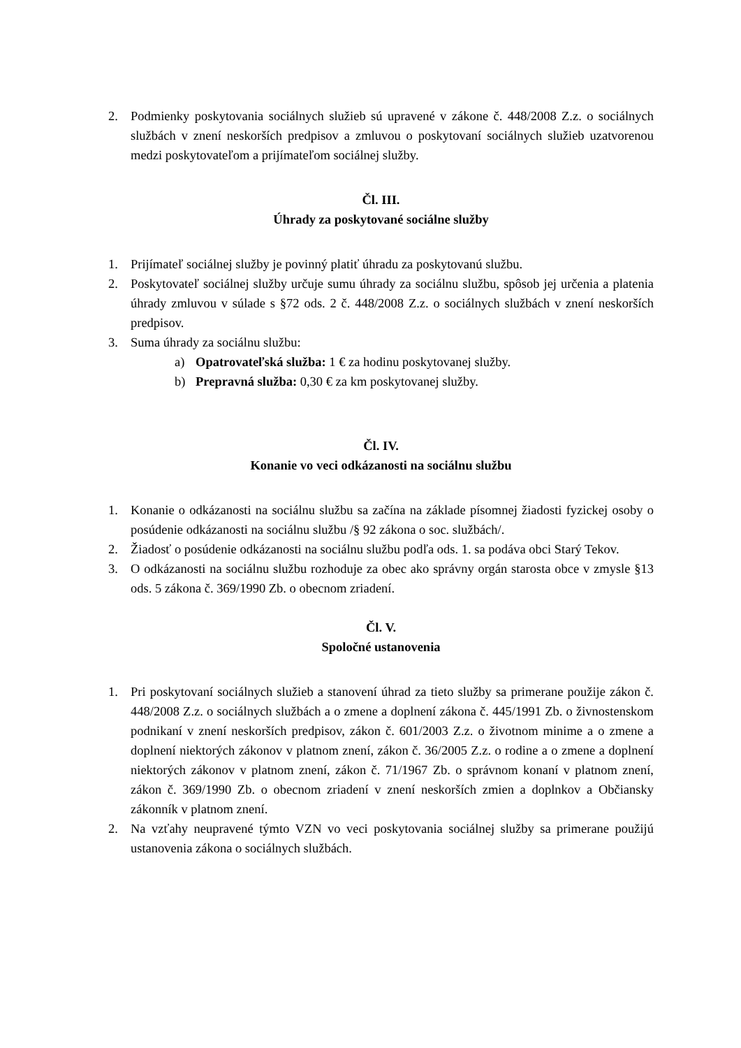2. Podmienky poskytovania sociálnych služieb sú upravené v zákone č. 448/2008 Z.z. o sociálnych službách v znení neskorších predpisov a zmluvou o poskytovaní sociálnych služieb uzatvorenou medzi poskytovateľom a prijímateľom sociálnej služby.
Čl. III.
Úhrady za poskytované sociálne služby
1. Prijímateľ sociálnej služby je povinný platiť úhradu za poskytovanú službu.
2. Poskytovateľ sociálnej služby určuje sumu úhrady za sociálnu službu, spôsob jej určenia a platenia úhrady zmluvou v súlade s §72 ods. 2 č. 448/2008 Z.z. o sociálnych službách v znení neskorších predpisov.
3. Suma úhrady za sociálnu službu:
a) Opatrovateľská služba: 1 € za hodinu poskytovanej služby.
b) Prepravná služba: 0,30 € za km poskytovanej služby.
Čl. IV.
Konanie vo veci odkázanosti na sociálnu službu
1. Konanie o odkázanosti na sociálnu službu sa začína na základe písomnej žiadosti fyzickej osoby o posúdenie odkázanosti na sociálnu službu /§ 92 zákona o soc. službách/.
2. Žiadosť o posúdenie odkázanosti na sociálnu službu podľa ods. 1. sa podáva obci Starý Tekov.
3. O odkázanosti na sociálnu službu rozhoduje za obec ako správny orgán starosta obce v zmysle §13 ods. 5 zákona č. 369/1990 Zb. o obecnom zriadení.
Čl. V.
Spoločné ustanovenia
1. Pri poskytovaní sociálnych služieb a stanovení úhrad za tieto služby sa primerane použije zákon č. 448/2008 Z.z. o sociálnych službách a o zmene a doplnení zákona č. 445/1991 Zb. o živnostenskom podnikaní v znení neskorších predpisov, zákon č. 601/2003 Z.z. o životnom minime a o zmene a doplnení niektorých zákonov v platnom znení, zákon č. 36/2005 Z.z. o rodine a o zmene a doplnení niektorých zákonov v platnom znení, zákon č. 71/1967 Zb. o správnom konaní v platnom znení, zákon č. 369/1990 Zb. o obecnom zriadení v znení neskorších zmien a doplnkov a Občiansky zákonník v platnom znení.
2. Na vzťahy neupravené týmto VZN vo veci poskytovania sociálnej služby sa primerane použijú ustanovenia zákona o sociálnych službách.